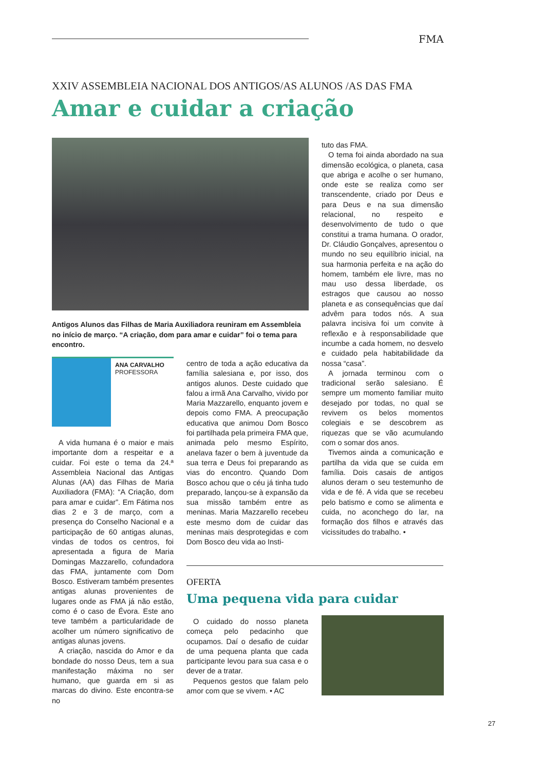FMA
XXIV ASSEMBLEIA NACIONAL DOS ANTIGOS/AS ALUNOS /AS DAS FMA
Amar e cuidar a criação
Antigos Alunos das Filhas de Maria Auxiliadora reuniram em Assembleia no início de março. “A criação, dom para amar e cuidar” foi o tema para encontro.
ANA CARVALHO
PROFESSORA
A vida humana é o maior e mais importante dom a respeitar e a cuidar. Foi este o tema da 24.ª Assembleia Nacional das Antigas Alunas (AA) das Filhas de Maria Auxiliadora (FMA): “A Criação, dom para amar e cuidar”. Em Fátima nos dias 2 e 3 de março, com a presença do Conselho Nacional e a participação de 60 antigas alunas, vindas de todos os centros, foi apresentada a figura de Maria Domingas Mazzarello, cofundadora das FMA, juntamente com Dom Bosco. Estiveram também presentes antigas alunas provenientes de lugares onde as FMA já não estão, como é o caso de Évora. Este ano teve também a particularidade de acolher um número significativo de antigas alunas jovens.
A criação, nascida do Amor e da bondade do nosso Deus, tem a sua manifestação máxima no ser humano, que guarda em si as marcas do divino. Este encontra-se no
centro de toda a ação educativa da família salesiana e, por isso, dos antigos alunos. Deste cuidado que falou a irmã Ana Carvalho, vivido por Maria Mazzarello, enquanto jovem e depois como FMA. A preocupação educativa que animou Dom Bosco foi partilhada pela primeira FMA que, animada pelo mesmo Espírito, anelava fazer o bem à juventude da sua terra e Deus foi preparando as vias do encontro. Quando Dom Bosco achou que o céu já tinha tudo preparado, lançou-se à expansão da sua missão também entre as meninas. Maria Mazzarello recebeu este mesmo dom de cuidar das meninas mais desprotegidas e com Dom Bosco deu vida ao Insti-
tuto das FMA.
O tema foi ainda abordado na sua dimensão ecológica, o planeta, casa que abriga e acolhe o ser humano, onde este se realiza como ser transcendente, criado por Deus e para Deus e na sua dimensão relacional, no respeito e desenvolvimento de tudo o que constitui a trama humana. O orador, Dr. Cláudio Gonçalves, apresentou o mundo no seu equilíbrio inicial, na sua harmonia perfeita e na ação do homem, também ele livre, mas no mau uso dessa liberdade, os estragos que causou ao nosso planeta e as consequências que daí advêm para todos nós. A sua palavra incisiva foi um convite à reflexão e à responsabilidade que incumbe a cada homem, no desvelo e cuidado pela habitabilidade da nossa “casa”.
A jornada terminou com o tradicional serão salesiano. É sempre um momento familiar muito desejado por todas, no qual se revivem os belos momentos colegiais e se descobrem as riquezas que se vão acumulando com o somar dos anos.
Tivemos ainda a comunicação e partilha da vida que se cuida em família. Dois casais de antigos alunos deram o seu testemunho de vida e de fé. A vida que se recebeu pelo batismo e como se alimenta e cuida, no aconchego do lar, na formação dos filhos e através das vicissitudes do trabalho. •
OFERTA
Uma pequena vida para cuidar
O cuidado do nosso planeta começa pelo pedacinho que ocupamos. Daí o desafio de cuidar de uma pequena planta que cada participante levou para sua casa e o dever de a tratar.
Pequenos gestos que falam pelo amor com que se vivem. • AC
27